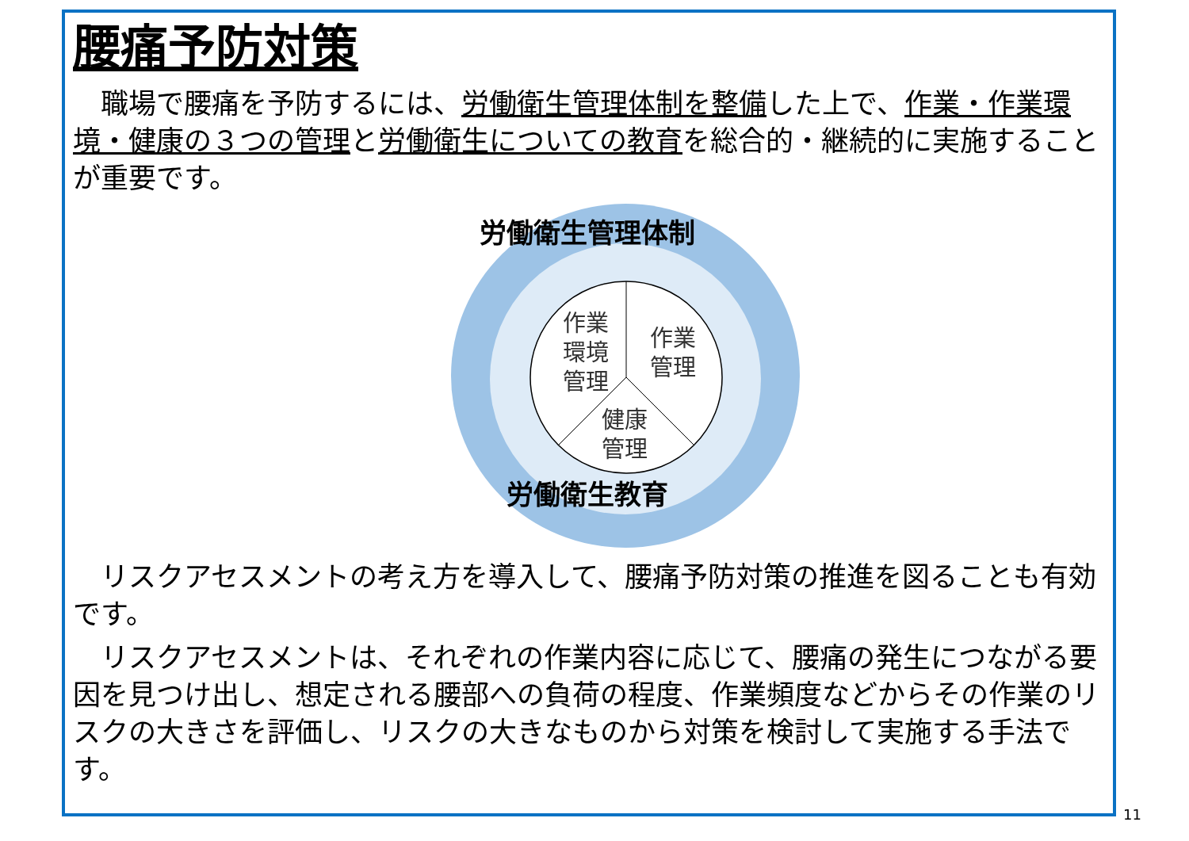腰痛予防対策
職場で腰痛を予防するには、労働衛生管理体制を整備した上で、作業・作業環境・健康の３つの管理と労働衛生についての教育を総合的・継続的に実施することが重要です。
労働衛生管理体制
作業
環境
管理
作業
管理
健康
管理
労働衛生教育
リスクアセスメントの考え方を導入して、腰痛予防対策の推進を図ることも有効です。
リスクアセスメントは、それぞれの作業内容に応じて、腰痛の発生につながる要因を見つけ出し、想定される腰部への負荷の程度、作業頻度などからその作業のリスクの大きさを評価し、リスクの大きなものから対策を検討して実施する手法です。
11